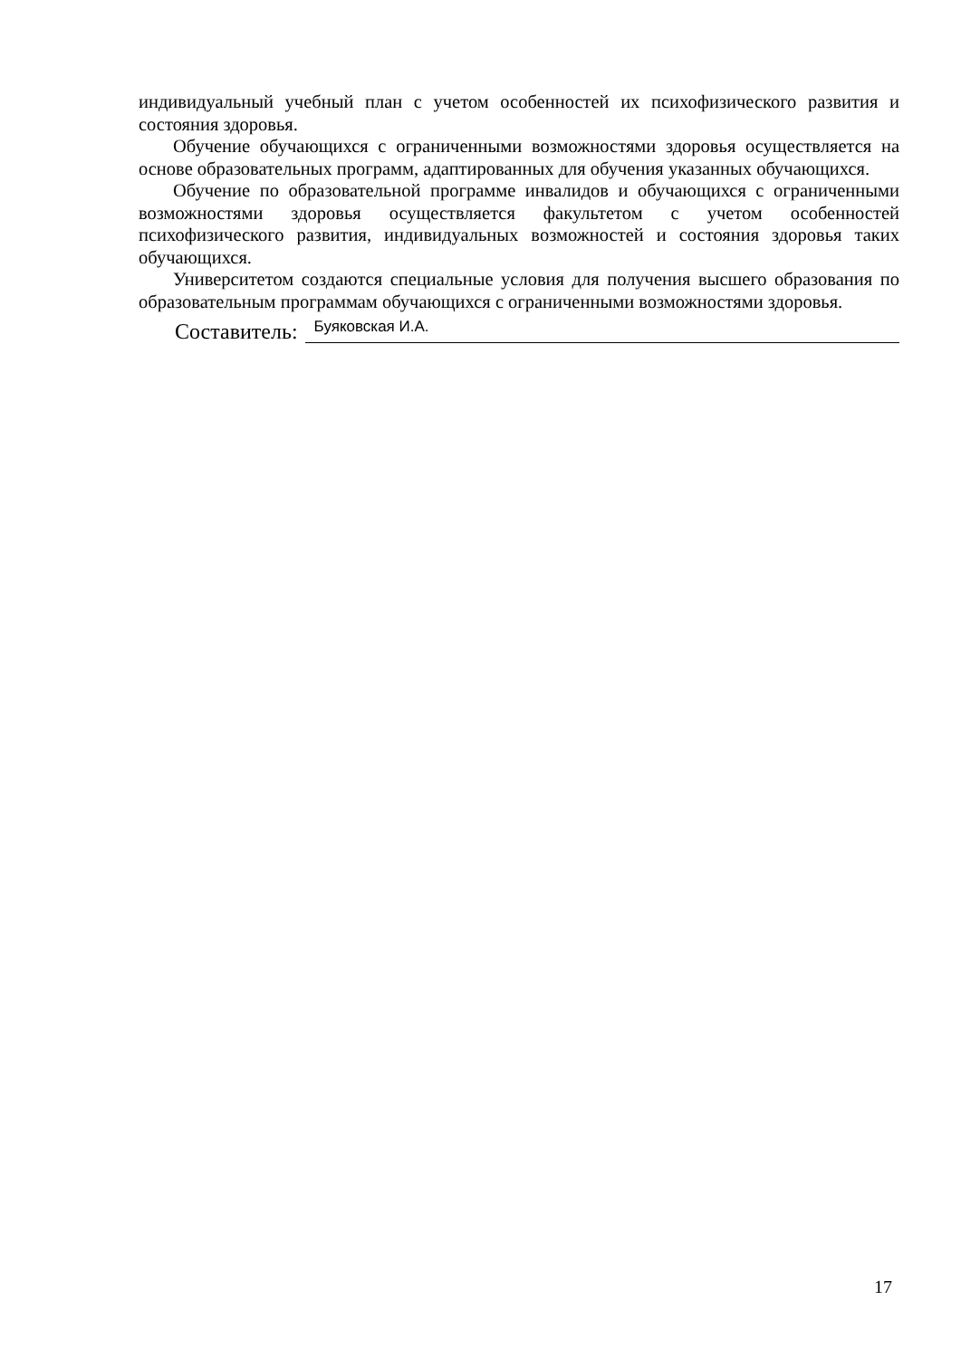индивидуальный учебный план с учетом особенностей их психофизического развития и состояния здоровья.
Обучение обучающихся с ограниченными возможностями здоровья осуществляется на основе образовательных программ, адаптированных для обучения указанных обучающихся.
Обучение по образовательной программе инвалидов и обучающихся с ограниченными возможностями здоровья осуществляется факультетом с учетом особенностей психофизического развития, индивидуальных возможностей и состояния здоровья таких обучающихся.
Университетом создаются специальные условия для получения высшего образования по образовательным программам обучающихся с ограниченными возможностями здоровья.
Составитель: Буяковская И.А.
17